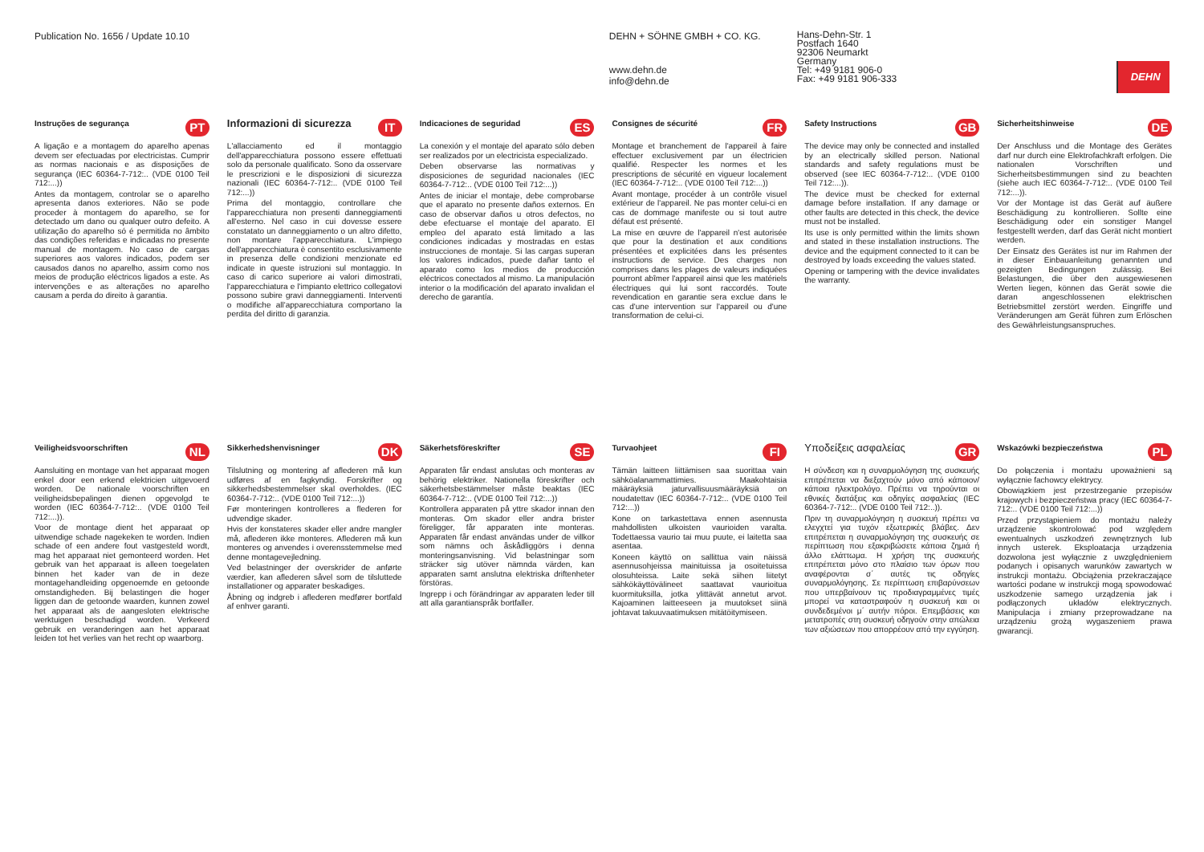Publication No. 1656 / Update 10.10 DEHN + SÖHNE GMBH + CO. KG.
www.dehn.de
info@dehn.de
Hans-Dehn-Str. 1
Postfach 1640
92306 Neumarkt
Germany
Tel: +49 9181 906-0
Fax: +49 9181 906-333
DEHN
Instruções de segurança PT
A ligação e a montagem do aparelho apenas devem ser efectuadas por electricistas. Cumprir as normas nacionais e as disposições de segurança (IEC 60364-7-712:.. (VDE 0100 Teil 712:...))
Antes da montagem, controlar se o aparelho apresenta danos exteriores. Não se pode proceder à montagem do aparelho, se for detectado um dano ou qualquer outro defeito. A utilização do aparelho só é permitida no âmbito das condições referidas e indicadas no presente manual de montagem. No caso de cargas superiores aos valores indicados, podem ser causados danos no aparelho, assim como nos meios de produção eléctricos ligados a este. As intervenções e as alterações no aparelho causam a perda do direito à garantia.
Informazioni di sicurezza IT
L'allacciamento ed il montaggio dell'apparecchiatura possono essere effettuati solo da personale qualificato. Sono da osservare le prescrizioni e le disposizioni di sicurezza nazionali (IEC 60364-7-712:.. (VDE 0100 Teil 712:...))
Prima del montaggio, controllare che l'apparecchiatura non presenti danneggiamenti all'esterno. Nel caso in cui dovesse essere constatato un danneggiamento o un altro difetto, non montare l'apparecchiatura. L'impiego dell'apparecchiatura è consentito esclusivamente in presenza delle condizioni menzionate ed indicate in queste istruzioni sul montaggio. In caso di carico superiore ai valori dimostrati, l'apparecchiatura e l'impianto elettrico collegatovi possono subire gravi danneggiamenti. Interventi o modifiche all'apparecchiatura comportano la perdita del diritto di garanzia.
Indicaciones de seguridad ES
La conexión y el montaje del aparato sólo deben ser realizados por un electricista especializado.
Deben observarse las normativas y disposiciones de seguridad nacionales (IEC 60364-7-712:.. (VDE 0100 Teil 712:...))
Antes de iniciar el montaje, debe comprobarse que el aparato no presente daños externos. En caso de observar daños u otros defectos, no debe efectuarse el montaje del aparato. El empleo del aparato está limitado a las condiciones indicadas y mostradas en estas instrucciones de montaje. Si las cargas superan los valores indicados, puede dañar tanto el aparato como los medios de producción eléctricos conectados al mismo. La manipulación interior o la modificación del aparato invalidan el derecho de garantía.
Consignes de sécurité FR
Montage et branchement de l'appareil à faire effectuer exclusivement par un électricien qualifié. Respecter les normes et les prescriptions de sécurité en vigueur localement (IEC 60364-7-712:.. (VDE 0100 Teil 712:...))
Avant montage, procéder à un contrôle visuel extérieur de l'appareil. Ne pas monter celui-ci en cas de dommage manifeste ou si tout autre défaut est présenté.
La mise en œuvre de l'appareil n'est autorisée que pour la destination et aux conditions présentées et explicitées dans les présentes instructions de service. Des charges non comprises dans les plages de valeurs indiquées pourront abîmer l'appareil ainsi que les matériels électriques qui lui sont raccordés. Toute revendication en garantie sera exclue dans le cas d'une intervention sur l'appareil ou d'une transformation de celui-ci.
Safety Instructions GB
The device may only be connected and installed by an electrically skilled person. National standards and safety regulations must be observed (see IEC 60364-7-712:.. (VDE 0100 Teil 712:...)).
The device must be checked for external damage before installation. If any damage or other faults are detected in this check, the device must not be installed.
Its use is only permitted within the limits shown and stated in these installation instructions. The device and the equipment connected to it can be destroyed by loads exceeding the values stated.
Opening or tampering with the device invalidates the warranty.
Sicherheitshinweise DE
Der Anschluss und die Montage des Gerätes darf nur durch eine Elektrofachkraft erfolgen. Die nationalen Vorschriften und Sicherheitsbestimmungen sind zu beachten (siehe auch IEC 60364-7-712:.. (VDE 0100 Teil 712:...)).
Vor der Montage ist das Gerät auf äußere Beschädigung zu kontrollieren. Sollte eine Beschädigung oder ein sonstiger Mangel festgestellt werden, darf das Gerät nicht montiert werden.
Der Einsatz des Gerätes ist nur im Rahmen der in dieser Einbauanleitung genannten und gezeigten Bedingungen zulässig. Bei Belastungen, die über den ausgewiesenen Werten liegen, können das Gerät sowie die daran angeschlossenen elektrischen Betriebsmittel zerstört werden. Eingriffe und Veränderungen am Gerät führen zum Erlöschen des Gewährleistungsanspruches.
Veiligheidsvoor­schriften NL
Aansluiting en montage van het apparaat mogen enkel door een erkend elektricien uitgevoerd worden. De nationale voorschriften en veiligheidsbepalingen dienen opgevolgd te worden (IEC 60364-7-712:.. (VDE 0100 Teil 712:...)).
Voor de montage dient het apparaat op uitwendige schade nagekeken te worden. Indien schade of een andere fout vastgesteld wordt, mag het apparaat niet gemonteerd worden. Het gebruik van het apparaat is alleen toegelaten binnen het kader van de in deze montagehandleiding opgenoemde en getoonde omstandigheden. Bij belastingen die hoger liggen dan de getoonde waarden, kunnen zowel het apparaat als de aangesloten elektrische werktuigen beschadigd worden. Verkeerd gebruik en veranderingen aan het apparaat leiden tot het verlies van het recht op waarborg.
Sikkerhedshenvisninger DK
Tilslutning og montering af aflederen må kun udføres af en fagkyndig. Forskrifter og sikkerhedsbestemmelser skal overholdes. (IEC 60364-7-712:.. (VDE 0100 Teil 712:...))
Før monteringen kontrolleres a flederen for udvendige skader.
Hvis der konstateres skader eller andre mangler må, aflederen ikke monteres. Aflederen må kun monteres og anvendes i overensstemmelse med denne montagevejledning.
Ved belastninger der overskrider de anførte værdier, kan aflederen såvel som de tilsluttede installationer og apparater beskadiges.
Åbning og indgreb i aflederen medfører bortfald af enhver garanti.
Säkerhetsföreskrifter SE
Apparaten får endast anslutas och monteras av behörig elektriker. Nationella föreskrifter och säkerhetsbestämmelser måste beaktas (IEC 60364-7-712:.. (VDE 0100 Teil 712:...))
Kontrollera apparaten på yttre skador innan den monteras. Om skador eller andra brister föreligger, får apparaten inte monteras. Apparaten får endast användas under de villkor som nämns och åskådliggörs i denna monteringsanvisning. Vid belastningar som sträcker sig utöver nämnda värden, kan apparaten samt anslutna elektriska driftenheter förstöras.
Ingrepp i och förändringar av apparaten leder till att alla garantianspråk bortfaller.
Turvaohjeet FI
Tämän laitteen liittämisen saa suorittaa vain sähköalanammattimies. Maakohtaisia määräyksiä jaturvallisuusmääräyksiä on noudatettav (IEC 60364-7-712:.. (VDE 0100 Teil 712:...))
Kone on tarkastettava ennen asennusta mahdollisten ulkoisten vaurioiden varalta. Todettaessa vaurio tai muu puute, ei laitetta saa asentaa.
Koneen käyttö on sallittua vain näissä asennusohjeissa mainituissa ja osoitetuissa olosuhteissa. Laite sekä siihen liitetyt sähkökäyttövälineet saattavat vaurioitua kuormituksilla, jotka ylittävät annetut arvot. Kajoaminen laitteeseen ja muutokset siinä johtavat takuuvaatimuksen mitätöitymiseen.
Υποδείξεις ασφαλείας GR
Η σύνδεση και η συναρμολόγηση της συσκευής επιτρέπεται να διεξαχτούν μόνο από κάποιον/κάποια ηλεκτρολόγο. Πρέπει να τηρούνται οι εθνικές διατάξεις και οδηγίες ασφαλείας (IEC 60364-7-712:.. (VDE 0100 Teil 712:..)).
Πριν τη συναρμολόγηση η συσκευή πρέπει να ελεγχτεί για τυχόν εξωτερικές βλάβες. Δεν επιτρέπεται η συναρμολόγηση της συσκευής σε περίπτωση που εξακριβώσετε κάποια ζημιά ή άλλο ελάττωμα. Η χρήση της συσκευής επιτρέπεται μόνο στο πλαίσιο των όρων που αναφέρονται σ΄ αυτές τις οδηγίες συναρμολόγησης. Σε περίπτωση επιβαρύνσεων που υπερβαίνουν τις προδιαγραμμένες τιμές μπορεί να καταστραφούν η συσκευή και οι συνδεδεμένοι μ΄ αυτήν πόροι. Επεμβάσεις και μετατροπές στη συσκευή οδηγούν στην απώλεια των αξιώσεων που απορρέουν από την εγγύηση.
Wskazówki bezpieczeństwa PL
Do połączenia i montażu upoważnieni są wyłącznie fachowcy elektrycy.
Obowiązkiem jest przestrzeganie przepisów krajowych i bezpieczeństwa pracy (IEC 60364-7-712:.. (VDE 0100 Teil 712:...))
Przed przystąpieniem do montażu należy urządzenie skontrolować pod względem ewentualnych uszkodzeń zewnętrznych lub innych usterek. Eksploatacja urządzenia dozwolona jest wyłącznie z uwzględnieniem podanych i opisanych warunków zawartych w instrukcji montażu. Obciążenia przekraczające wartości podane w instrukcji mogą spowodować uszkodzenie samego urządzenia jak i podłączonych układów elektrycznych. Manipulacja i zmiany przeprowadzane na urządzeniu grożą wygaszeniem prawa gwarancji.